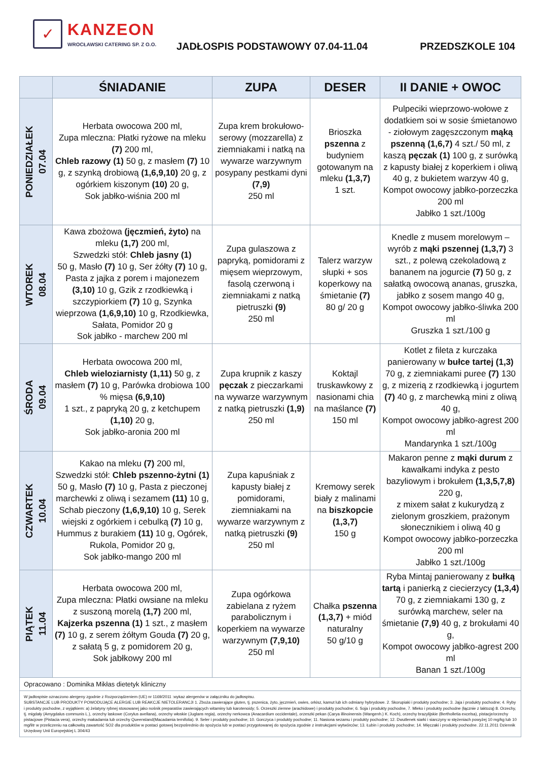✓
KANZEON
WROCŁAWSKI CATERING SP. Z O.O.
JADŁOSPIS PODSTAWOWY 07.04-11.04 PRZEDSZKOLE 104
| | ŚNIADANIE | ZUPA | DESER | II DANIE + OWOC |
| --- | --- | --- | --- | --- |
| PONIEDZIAŁEK 07.04 | Herbata owocowa 200 ml, Zupa mleczna: Płatki ryżowe na mleku (7) 200 ml, Chleb razowy (1) 50 g, z masłem (7) 10 g, z szynką drobiową (1,6,9,10) 20 g, z ogórkiem kiszonym (10) 20 g, Sok jabłko-wiśnia 200 ml | Zupa krem brokułowo-serowy (mozzarella) z ziemniakami i natką na wywarze warzywnym posypany pestkami dyni (7,9) 250 ml | Brioszka pszenna z budyniem gotowanym na mleku (1,3,7) 1 szt. | Pulpeciki wieprzowo-wołowe z dodatkiem soi w sosie śmietanowo - ziołowym zagęszczonym mąką pszenną (1,6,7) 4 szt./ 50 ml, z kaszą pęczak (1) 100 g, z surówką z kapusty białej z koperkiem i oliwą 40 g, z bukietem warzyw 40 g, Kompot owocowy jabłko-porzeczka 200 ml Jabłko 1 szt./100g |
| WTOREK 08.04 | Kawa zbożowa (jęczmień, żyto) na mleku (1,7) 200 ml, Szwedzki stół: Chleb jasny (1) 50 g, Masło (7) 10 g, Ser żółty (7) 10 g, Pasta z jajka z porem i majonezem (3,10) 10 g, Gzik z rzodkiewką i szczypiorkiem (7) 10 g, Szynka wieprzowa (1,6,9,10) 10 g, Rzodkiewka, Sałata, Pomidor 20 g Sok jabłko - marchew 200 ml | Zupa gulaszowa z papryką, pomidorami z mięsem wieprzowym, fasolą czerwoną i ziemniakami z natką pietruszki (9) 250 ml | Talerz warzyw słupki + sos koperkowy na śmietanie (7) 80 g/ 20 g | Knedle z musem morelowym – wyrób z mąki pszennej (1,3,7) 3 szt., z polewą czekoladową z bananem na jogurcie (7) 50 g, z sałatką owocową ananas, gruszka, jabłko z sosem mango 40 g, Kompot owocowy jabłko-śliwka 200 ml Gruszka 1 szt./100 g |
| ŚRODA 09.04 | Herbata owocowa 200 ml, Chleb wieloziarnisty (1,11) 50 g, z masłem (7) 10 g, Parówka drobiowa 100 % mięsa (6,9,10) 1 szt., z papryką 20 g, z ketchupem (1,10) 20 g, Sok jabłko-aronia 200 ml | Zupa krupnik z kaszy pęczak z pieczarkami na wywarze warzywnym z natką pietruszki (1,9) 250 ml | Koktajl truskawkowy z nasionami chia na maślance (7) 150 ml | Kotlet z fileta z kurczaka panierowany w bułce tartej (1,3) 70 g, z ziemniakami puree (7) 130 g, z mizerią z rzodkiewką i jogurtem (7) 40 g, z marchewką mini z oliwą 40 g, Kompot owocowy jabłko-agrest 200 ml Mandarynka 1 szt./100g |
| CZWARTEK 10.04 | Kakao na mleku (7) 200 ml, Szwedzki stół: Chleb pszenno-żytni (1) 50 g, Masło (7) 10 g, Pasta z pieczonej marchewki z oliwą i sezamem (11) 10 g, Schab pieczony (1,6,9,10) 10 g, Serek wiejski z ogórkiem i cebulką (7) 10 g, Hummus z burakiem (11) 10 g, Ogórek, Rukola, Pomidor 20 g, Sok jabłko-mango 200 ml | Zupa kapuśniak z kapusty białej z pomidorami, ziemniakami na wywarze warzywnym z natką pietruszki (9) 250 ml | Kremowy serek biały z malinami na biszkopcie (1,3,7) 150 g | Makaron penne z mąki durum z kawałkami indyka z pesto bazyliowym i brokułem (1,3,5,7,8) 220 g, z mixem sałat z kukurydzą z zielonym groszkiem, prażonym słonecznikiem i oliwą 40 g Kompot owocowy jabłko-porzeczka 200 ml Jabłko 1 szt./100g |
| PIĄTEK 11.04 | Herbata owocowa 200 ml, Zupa mleczna: Płatki owsiane na mleku z suszoną morelą (1,7) 200 ml, Kajzerka pszenna (1) 1 szt., z masłem (7) 10 g, z serem żółtym Gouda (7) 20 g, z sałatą 5 g, z pomidorem 20 g, Sok jabłkowy 200 ml | Zupa ogórkowa zabielana z ryżem parabolicznym i koperkiem na wywarze warzywnym (7,9,10) 250 ml | Chałka pszenna (1,3,7) + miód naturalny 50 g/10 g | Ryba Mintaj panierowany z bułką tartą i panierką z ciecierzycy (1,3,4) 70 g, z ziemniakami 130 g, z surówką marchew, seler na śmietanie (7,9) 40 g, z brokułami 40 g, Kompot owocowy jabłko-agrest 200 ml Banan 1 szt./100g |
| Opracowano : Dominika Mikłas dietetyk kliniczny | | | | |
| W jadłospisie oznaczono alergeny zgodnie z Rozporządzeniem (UE) nr 1169/2011 :wykaz alergenów w załączniku do jadłospisu. SUBSTANCJE LUB PRODUKTY POWODUJĄCE ALERGIE LUB REAKCJE NIETOLERANCJI 1. Zboża zawierające gluten, tj. pszenica, żyto, jęczmień, owies, orkisz, kamut lub ich odmiany hybrydowe. 2. Skorupiaki i produkty pochodne; 3. Jaja i produkty pochodne; 4. Ryby i produkty pochodne, z wyjątkiem: a) żelatyny rybnej stosowanej jako nośnik preparatów zawierających witaminy lub karotenoidy; 5. Orzeszki ziemne (arachidowe) i produkty pochodne; 6. Soja i produkty pochodne, 7. Mleko i produkty pochodne (łącznie z laktozą) 8. Orzechy, tj. migdały (Amygdalus communis L.), orzechy laskowe (Corylus avellana), orzechy włoskie (Juglans regia), orzechy nerkowca (Anacardium occidentale), orzeszki pekan (Carya illinoinensis (Wangenh.) K. Koch), orzechy brazylijskie (Bertholletia excelsa), pistacje/orzechy pistacjowe (Pistacia vera), orzechy makadamia lub orzechy Queensland(Macadamia ternifolia). 9. Seler i produkty pochodne; 10. Gorczyca i produkty pochodne; 11. Nasiona sezamu i produkty pochodne; 12. Dwutlenek siarki i siarczyny w stężeniach powyżej 10 mg/kg lub 10 mg/litr w przeliczeniu na całkowitą zawartość SO2 dla produktów w postaci gotowej bezpośrednio do spożycia lub w postaci przygotowanej do spożycia zgodnie z instrukcjami wytwórców; 13. Łubin i produkty pochodne; 14. Mięczaki i produkty pochodne. 22.11.2011 Dziennik Urzędowy Unii Europejskiej L 304/43 | | | | |